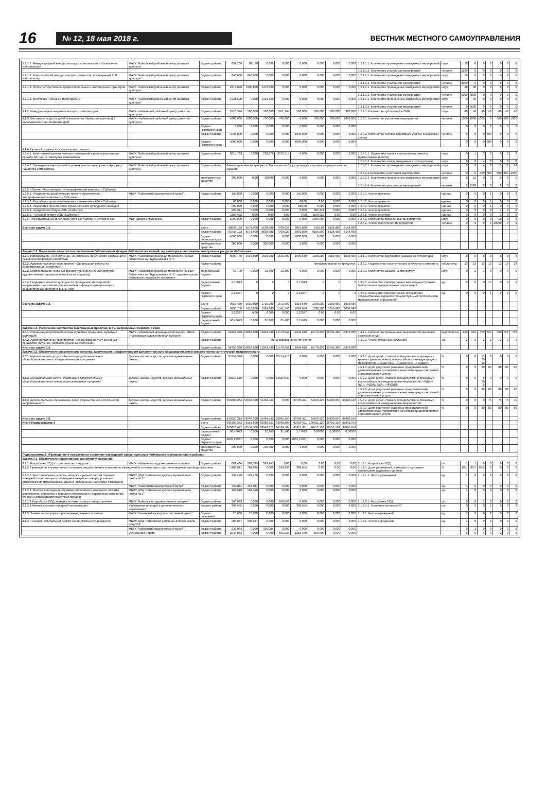16
№ 12, 18 мая 2018 г.
ВЕСТНИК МЕСТНОГО САМОУПРАВЛЕНИЯ
| 1.2.1.1. Международный конкурс молодых композиторов «Посвящение Чайковскому» | МАУК "Чайковский районный центр развития культуры" | бюджет района | 891,200 | 891,20 | 0,000 | 0,000 | 0,000 | 0,000 | 0,000 | 0,000 | 1.2.1.1.1. Количество проведенных имиджевых мероприятий | штук | 20 | 0 | 0 | 0 | 0 | 0 | 0 |
| | | | | | | | | | | | 1.2.1.1.2. Количество участников мероприятий | человек | 2200 | 0 | 0 | 0 | 0 | 0 | 0 |
| 1.2.1.2. Всероссийский конкурс молодых пианистов, посвященный П.И. Чайковскому | МАУК "Чайковский районный центр развития культуры" | бюджет района | 846,600 | 846,600 | 0,000 | 0,000 | 0,000 | 0,000 | 0,000 | 0,000 | 1.2.1.2.1. Количество проведенных имиджевых мероприятий | штук | 19 | 0 | 0 | 0 | 0 | 0 | 0 |
| | | | | | | | | | | | 1.2.1.2.2. Количество участников мероприятий | человек | 3000 | 0 | 0 | 0 | 0 | 0 | 0 |
| 1.2.1.3. Открытый фестиваль профессиональных и любительских оркестров | МАУК "Чайковский районный центр развития культуры" | бюджет района | 2814,890 | 1336,800 | 1478,090 | 0,000 | 0,000 | 0,000 | 0,000 | 0,000 | 1.2.1.3.1. Количество проведенных имиджевых мероприятий | штук | 30 | 30 | 0 | 0 | 0 | 0 | 0 |
| | | | | | | | | | | | 1.2.1.3.2. Количество участников мероприятий | человек | 6000 | 6000 | 0 | 0 | 0 | 0 | 0 |
| 1.2.1.4. Фестиваль «Осеннее многоцветие» | МАУК "Чайковский районный центр развития культуры" | бюджет района | 1921,520 | 0,000 | 1921,520 | 0,000 | 0,000 | 0,000 | 0,000 | 0,000 | 1.2.1.4.1. Количество проведенных имиджевых мероприятий | штук | 0 | 39 | 0 | 0 | 0 | 0 | 0 |
| | | | | | | | | | | | 1.2.1.4.2. Количество участников мероприятий | человек | 0 | 5500 | 0 | 0 | 0 | 0 | 0 |
| 1.2.2. Международная академия молодых композиторов | МАУК «Чайковский районный центр развития культуры» | бюджет района | 3726,344 | 500,000 | 500,000 | 326, 344 | 500,000 | 500,000 | 500,000 | 900,000 | 1.2.2.1. Количество публикаций в СМИ | штук | 40 | 40 | 40 | 40 | 40 | 40 | 40 |
| 1.2.3. Фестиваль искусств детей и юношества Пермского края им.Д.Б. Кабалевского "Наш Пермский край" | МАУК «Чайковский районный центр развития культуры» | бюджет района | 4800,000 | 1000,000 | 700,000 | 700,000 | 0,000 | 700,000 | 700,000 | 1000,000 | 1.2.3.1. Количество участников мероприятий | человек | 1000 | 1000 | 1000 | 0 | 500 | 500 | 1000 |
| | | бюджет Пермского края | 0,000 | 0,000 | 0,000 | 0,000 | 0,000 | 0,000 | 0,000 | 0,000 | | | 0 | 0 | 0 | 0 | 0 | 0 | 0 |
| | | бюджет района | 1035,000 | 0,000 | 0,000 | 0,000 | 1035,000 | 0,000 | 0,000 | 0,000 | 1.2.3.2. Количество человек принявших участие в массовых сценах | человек | 0 | 0 | 0 | 500 | 0 | 0 | 0 |
| | | бюджет Пермского края | 4000,000 | 0,000 | 0,000 | 0,000 | 4000,000 | 0,000 | 0,000 | 0,000 | | | 0 | 0 | 0 | 900 | 0 | 0 | 0 |
| 1.2.4 . Проект Арт-центр «Шкатулка композитора» | | | | | | | | | | | | | | | | | | | |
| 1.2.4.1. Капитальный ремонт нежилых помещений в рамках реализации проекта Арт-центр "Шкатулка композитора" | МАУК "Чайковский районный центр развития культуры" | бюджет района | 3615,793 | 0,000 | 239,078 | 3376,715 | 0,000 | 0,000 | 0,000 | 0,000 | 1.2.4.1.1. Подготовка залов к капитальному ремонту (демонтажные работы) | штук | 0 | 1 | 3 | 0 | 0 | 0 | 0 |
| | | | | | | | | | | | 1.2.4.1.2. Количество залов, введенных в эксплуатацию | штук | 0 | 0 | 4 | 0 | 0 | 0 | 0 |
| 1.2.4.2. Проведение мероприятий в рамках реализации проекта Арт-центр "Шкатулка композитора" | МАУК "Чайковский районный центр развития культуры" | бюджет района | Финансирование не требуется. Мероприятия будут проводится в рамках муниципального задания. | | | | | | | | 1.2.4.2.1. Количество проведенных имиджевых мероприятий | штук | 0 | 0 | 4 | 8 | 12 | 12 | 14 |
| | | | | | | | | | | | 1.2.4.2.2 Количество участников мероприятий | человек | 0 | 0 | 300 | 500 | 800 | 850 | 2500 |
| | | внебюджетные средства | 300,000 | 0,00 | 300,00 | 0,000 | 0,000 | 0,000 | 0,000 | 0,000 | 1.2.4.2.3. Количество проведенных имиджевых мероприятий | штук | 0 | 12 | 0 | 0 | 0 | 0 | 0 |
| | | | | | | | | | | | 1.2.4.2.4. Количество участников мероприятий | человек | 0 | 1500 | 0 | 0 | 0 | 0 | 0 |
| 1.2.5. «Проект «Архитектурно -этнографический комплекс «Сайгатка» | | | | | | | | | | | | | | | | | | | |
| 1.2.5.1. «Разработка дизайнерского проекта Архитектурно - этнографического комплекса «Сайгатка» | МБУК "Чайковский краеведческий музей" | бюджет района | 145,000 | 0,000 | 0,000 | 0,000 | 145,000 | 0,000 | 0,000 | 0,000 | 1.2.5.1. Число проектов | единиц | 0 | 0 | 0 | 1 | 0 | 0 | 0 |
| 1.2.5.2. Разработка проекта планировки и межевания АЭК «Сайгатка» | | | 66,000 | 0,000 | 0,000 | 0,000 | 66,00 | 0,00 | 0,000 | 0,000 | 1.2.5.2. Число проектов | единиц | 0 | 0 | 0 | 1 | 0 | 0 | 0 |
| 1.2.5.3. Разработка проекта зоны охраны объекта культурного наследия | | | 500,000 | 0,000 | 0,000 | 0,000 | 500,00 | 0,000 | 0,000 | 0,000 | 1.2.5.3. Число проектов | единиц | 0 | 0 | 0 | 1 | 0 | 0 | 0 |
| 1.2.5.4. «Разработка ПСД на АЭК «Сайгатка» | | | 905,341 | 0,000 | 0,000 | 0,000 | 0,000 | 905,341 | 0,000 | 0,000 | 1.2.5.4. Число проектов | единиц | 0 | 0 | 0 | 0 | 1 | 0 | 0 |
| 1.2.5.5. «Текущий ремонт АЭК «Сайгатка» | | | 1103,922 | 0,00 | 0,00 | 0,00 | 0,00 | 1103,922 | 0,00 | 0,00 | 1.2.5.5. Число объектов | единиц | 0 | 0 | 0 | 0 | 1 | 0 | 0 |
| 1.2.6. «Международный фестиваль уличных театров «PermInterFest» | МБУ «Дворец молодежи» | бюджет района | 1000,000 | 0,000 | 0,000 | 0,000 | 0,000 | 1000,000 | 0,000 | 0,000 | 1.2.6.1. Количество проведенных мероприятий | штук | 0 | 0 | 0 | 0 | 10 | 0 | 0 |
| | | | | | | | | | | | 1.2.6.2. Число посетителей мероприятий | человек | 0 | 0 | 0 | 0 | 10000 | 0 | 0 |
| Всего по задаче 1.2. | | Всего | 48043,193 | 4574,600 | 5138,688 | 7709,029 | 9891,890 | 9155,89 | 5426,488 | 6146,608 | | | | | | | | | |
| | | бюджет района | 43743,193 | 4574,600 | 4838,688 | 7709,029 | 5891,890 | 9155,890 | 5426,488 | 6146,608 | | | | | | | | | |
| | | бюджет пермского края | 4000,000 | 0,000 | 0,000 | 0,000 | 4000,000 | 0,000 | 0,000 | 0,000 | | | | | | | | | |
| | | внебюджетные средства | 300,000 | 0,000 | 300,000 | 0,000 | 0,000 | 0,000 | 0,000 | 0,000 | | | | | | | | | |
| Задача 1.3. Повышение качества комплектования библиотечных фондов библиотек поселений, организация и пополнение электронных ресурсов библиотеки | | | | | | | | | | | | | | | | | | | |
| 1.3.1. Формирование, учет, изучение, обеспечение физического сохранения и безопасности фондов библиотеки | МБУК "Чайковская районная межпоселенческая библиотека им. Бурашникова Н.П." | бюджет района | 8990,750 | 1618,800 | 1693,080 | 1541,590 | 1009,640 | 1038,280 | 1050,680 | 1038,680 | 1.3.1.1. Количество документов (заказов на литературу) | штук | 8 | 8 | 8 | 8 | 8 | 8 | 8 |
| 1.3.2. Административное мероприятие «Организация работы по информатизации библиотек» | | бюджет района | Финансирование не требуется. | | | | | | | | 1.3.2.1. Подключение поселенческих библиотек к интернету | библиотека | 13 | 13 | 13 | 13 | 13 | 13 | 13 |
| 1.3.3. Комплектование книжных фондов (приобретение литературно-художественных журналов и (или) на их подписку) | МБУК "Чайковская районная межпоселенческая библиотека им. Бурашникова Н.П.", администрация Чайковского городского поселения | федеральный бюджет | 63,700 | 0,000 | 32,300 | 31,400 | 0,000 | 0,000 | 0,000 | 0,000 | 1.3.3.1. Количество заказов на литературу | штук | 0 | 2 | 1 | 0 | 0 | 0 | 0 |
| 1.3.4. Поддержка отрасли культуры по проведению мероприятий, направленных на комплектование книжных фондов муниципальных общедоступных библиотек в 2017 году | | федеральный бюджет | 2,77613 | 0 | 0 | 0 | 2,77613 | 0 | 0 | 0 | 1.3.4.1. количество приобретенных книг общедоступными библиотеками муниципальных образований | ед. | 0 | 0 | 0 | 15 | 0 | 0 | 0 |
| | | бюджет Пермского края | 2,22387 | 0 | 0 | 0 | 2,22387 | 0 | 0 | 0 | 1.3.4.2. количество приобретенных литературно-художественных журналов общедоступными библиотеками муниципальных образований | ед. | 0 | 0 | 0 | 1 | 0 | 0 | 0 |
| Всего по задаче 1.3. | | Всего | 9059,450 | 1618,800 | 1725,380 | 1572,990 | 1014,640 | 1038,280 | 1050,680 | 1038,680 | | | | | | | | | |
| | | бюджет района | 8990,750 | 1618,800 | 1693,080 | 1541,590 | 1009,640 | 1038,280 | 1050,680 | 1038,680 | | | | | | | | | |
| | | бюджет Пермского края | 2,22387 | 0,00 | 0,000 | 0,000 | 2,22387 | 0,00 | 0,00 | 0,00 | | | | | | | | | |
| | | федеральный бюджет | 66,47613 | 0,000 | 32,300 | 31,400 | 2,77613 | 0,000 | 0,000 | 0,000 | | | | | | | | | |
| Задача 1.4. Увеличение количества выставочных проектов, в т.ч. за пределами Пермского края | | | | | | | | | | | | | | | | | | | |
| 1.4.1. Организация публичного показа музейных предметов, музейных коллекций" | МБУК «Чайковский краеведческий музей», МБУК «Чайковская художественная галерея» | бюджет района | 94359,328 | 10856,800 | 11843,530 | 11570,348 | 12643,610 | 15776,830 | 15791,380 | 15876,830 | 1.4.1.1. Количество проведенных мероприятий (выставок, экскурсий и т.д.) | мероприятие | 820 | 610 | 620 | 625 | 890 | 750 | 750 |
| 1.4.2. Административное мероприятие «Постановка на учет музейных предметов, изучение, описание музейных коллекций» | | бюджет района | Финансирование не требуется | | | | | | | | 1.4.2.1. Число описанных коллекций | ед. | 2 | 2 | 2 | 2 | 2 | 2 | 2 |
| Итого по задаче 1.4. | | бюджет района | 94359,328 | 10856,800 | 11843,530 | 11570,348 | 12643,610 | 15776,830 | 15791,380 | 15876,830 | | | | | | | | | |
| Задача 1.5. Обеспечение современного качества, доступности и эффективности дополнительного образования детей художественно-эстетической направленности | | | | | | | | | | | | | | | | | | | |
| 1.5.1. Муниципальная услуга «Реализация дополнительных общеобразовательных общеразвивающих программ» | Детские школы искусств, детские музыкальные школы | бюджет района | 37754,910 | 0,000 | 0,000 | 37754,910 | 0,000 | 0,000 | 0,000 | 0,000 | 1.5.1.2. Доля детей, ставших победителями и призерами краевых (региональных), всероссийских и международных мероприятий: «ЧДШИ №1», «ЧДМШ №2», «ЧРДШИ» | % | 0 | 0 | 15 20 10 | 0 | 0 | 0 | 0 |
| | | | | | | | | | | | 1.5.1.3. Доля родителей (законных представителей), удовлетворенных условиями и качеством предоставляемой образовательной услуги | % | 0 | 0 | 80 | 80 | 80 | 80 | 80 |
| 1.5.2. Муниципальная услуга "Реализация дополнительных общеобразовательных предпрофессиональных программ" | Детские школы искусств, детские музыкальные школы | бюджет района | 18110,540 | 0,000 | 0,000 | 18110,540 | 0,000 | 0,000 | 0,000 | 0,000 | 1.5.2.2. Доля детей, ставших победителями и призерами всероссийских и международных мероприятий: «ЧДШИ №1», «ЧДМШ №2», «ЧРДШИ» | % | 0 | 0 | 5 20 5 | 0 | 0 | 0 | 0 |
| | | | | | | | | | | | 1.5.2.3. Доля родителей (законных представителей), удовлетворенных условиями и качеством предоставляемой образовательной услуги | % | 0 | 0 | 80 | 80 | 80 | 80 | 80 |
| 1.5.3. Дополнительное образование детей художественно-эстетической направленности | Детские школы искусств, детские музыкальные школы | бюджет района | 363384,864 | 53563,300 | 55464,743 | 0,000 | 60786,411 | 64453,420 | 64433,850 | 64683,140 | 1.5.3.2. Доля детей, ставших победителями и призерами всероссийских и международных мероприятий | % | 0 | 0 | 0 | 75 | 75 | 75 | 75 |
| | | | | | | | | | | | 1.5.3.3. Доля родителей (законных представителей), удовлетворенных условиями и качеством предоставляемой образовательной услуги | % | 0 | 0 | 80 | 80 | 80 | 80 | 80 |
| Итого по задаче 1.5. | | бюджет района | 419250,314 | 53563,300 | 55464,743 | 55865,450 | 60786,411 | 64453,420 | 64433,850 | 64683,140 | | | | | | | | | |
| Итого Подпрограмма 1 | | Всего | 634195,372 | 78154,500 | 83380,921 | 84568,104 | 92926,611 | 100521,120 | 96752,138 | 97891,978 | | | | | | | | | |
| | | бюджет района | 629826,672 | 78154,500 | 83048,621 | 84536,704 | 88921,611 | 96752,138 | 96752,138 | 97891,978 | | | | | | | | | |
| | | федеральный бюджет | 66,47613 | 0,000 | 32,300 | 31,400 | 2,77613 | 0,00000 | 0,00000 | 0,00000 | | | | | | | | | |
| | | бюджет Пермского края | 4002,22387 | 0,000 | 0,000 | 0,000 | 4002,22387 | 0,000 | 0,000 | 0,000 | | | | | | | | | |
| | | внебюджетные средства | 300,000 | 0,000 | 300,000 | 0,000 | 0,000 | 0,000 | 0,000 | 0,000 | | | | | | | | | |
| Подпрограмма 2. «Приведение в нормативное состояние учреждений сферы культуры Чайковского муниципального района» | | | | | | | | | | | | | | | | | | | |
| Задача 2.1. Обеспечение нормативного состояния учреждений | | | | | | | | | | | | | | | | | | | |
| 2.1.1. Разработка ПСД и строительство пандусов | МБУК «Чайковская художественная галерея» | бюджет района | 689,484 | 289,539 | 399,945 | 0,00 | 0,00 | 0,00 | 0,00 | 0,00 | 2.1.1.1. Разработка ПСД | шт. | 1 | 1 | 0 | 0 | 0 | 0 | 0 |
| 2.1.2. Приведение в нормативное состояние имущественных комплексов учреждений в соответствии с противопожарным законодательством | | | 1408,847 | 764,099 | 0,000 | 246,093 | 398,655 | 0,00 | 0,00 | 0,00 | 2.1.1.1. Доля учреждений, в которых отсутствуют предписания надзорных органов | % | 89,7 | 89,7 | 87,5 | 0 | 0 | 0 | 0 |
| 2.1.2.1. Восстановление, монтаж, наладка и ремонт систем охранно-пожарной сигнализации и оповещения людей на пожаре, установка огнестойких противопожарных дверей, определение категории помещений | МБОУ ДОД "Чайковская детская музыкальная школа № 2" | бюджет района | 132,470 | 132,470 | 0,000 | 0,000 | 0,000 | 0,000 | 0,000 | 0,000 | 2.1.2.1.1. Число учреждений | ед. | 1 | 0 | 0 | 0 | 0 | 0 | 0 |
| | МБУК "Чайковский краеведческий музей" | бюджет района | 463,011 | 463,011 | 0,000 | 0,000 | 0,000 | 0,000 | 0,000 | 0,000 | | ед. | 1 | 0 | 0 | 0 | 0 | 0 | 0 |
| 2.1.2.2. Монтаж и наладка программно-аппаратного комплекса системы мониторинга, обработки и передачи информации о параметрах возгорания, угрозах и рисках развития крупных пожаров | МБОУ ДОД "Чайковская детская музыкальная школа № 2" | бюджет района | 168,618 | 168,618 | 0,000 | 0,000 | 0,000 | 0,000 | 0,000 | 0,000 | | ед. | 1 | 0 | 0 | 0 | 0 | 0 | 0 |
| 2.1.2.3 Разработка ПСД, монтаж системы газового пожаротушения | МБУК "Чайковская художественная галерея" | бюджет района | 246,093 | 0,000 | 0,000 | 246,093 | 0,000 | 0,000 | 0,000 | 0,000 | 2.1.2.3.1. Разработка ПСД | шт. | 0 | 0 | 1 | 0 | 0 | 0 | 0 |
| 2.1.2.4 Монтаж системы пожарной сигнализации | Учреждения культуры и дополнительного образования | Бюджет района | 398,655 | 0,000 | 0,000 | 0,000 | 398,655 | 0,000 | 0,000 | 0,000 | 2.1.2.4.1. Установка системы ПС | шт. | 0 | 0 | 0 | 1 | 0 | 0 | 0 |
| 2.1.3. Замена перегородки и расширение дверных проемов | МАУК "Фокинский культурно-спортивный центр" | бюджет поселений | 25,000 | 25,000 | 0,000 | 0,000 | 0,000 | 0,000 | 0,000 | 0,000 | 2.1.3.1. Число учреждений | ед. | 1 | 0 | 0 | 0 | 0 | 0 | 0 |
| 2.1.4. Текущий, капитальный ремонт муниципальных учреждений | МБОУ ДОД "Чайковская районная детская школа искусств" | бюджет района | 208,887 | 208,887 | 0,000 | 0,000 | 0,000 | 0,000 | 0,000 | 0,000 | 2.1.4.1. Число учреждений | ед. | 1 | 0 | 0 | 0 | 0 | 0 | 0 |
| | МБУК "Чайковский краеведческий музей" | бюджет района | 939,084 | 0,000 | 939,084 | 0,000 | 0,000 | 0,000 | 0,000 | 0,000 | | | 0 | 1 | 0 | 0 | 0 | 0 | 0 |
| | учреждения УКиМП | бюджет района | 2343,883 | 0,000 | 0,000 | 591,824 | 1258,450 | 493,609 | 0,000 | 0,000 | | | 0 | 0 | 4 | 3 | 2 | 0 | 0 |